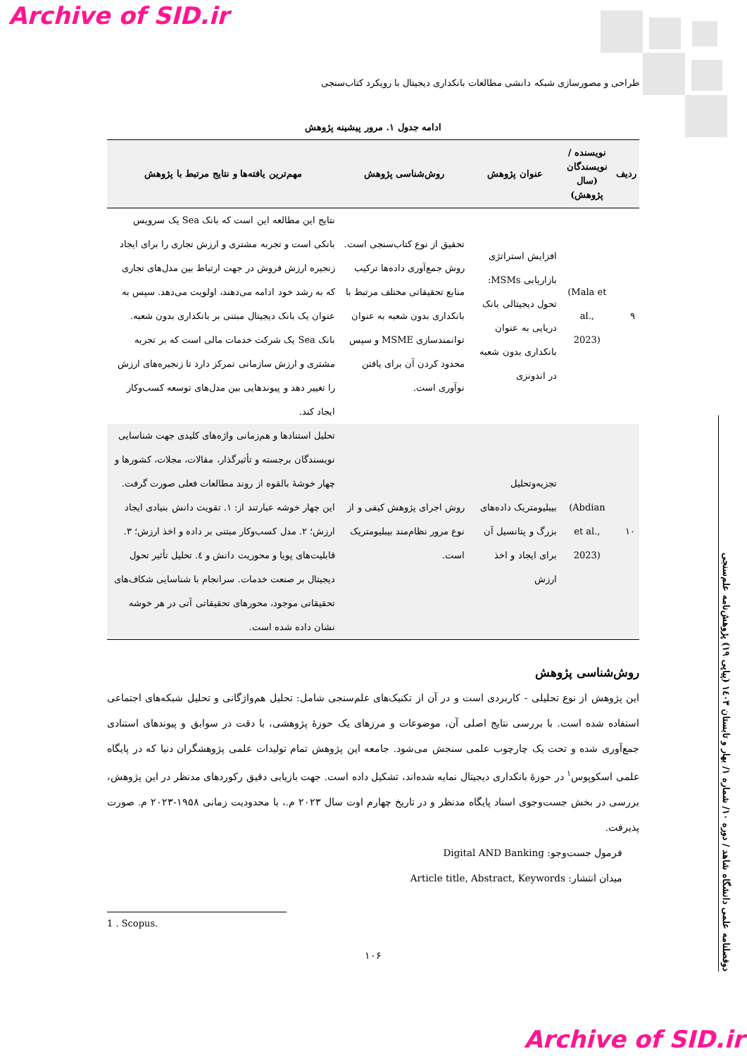Archive of SID.ir
طراحی و مصورسازی شبکه دانشی مطالعات بانکداری دیجیتال با رویکرد کتاب‌سنجی
ادامه جدول ۱. مرور پیشینه پژوهش
| ردیف | نویسنده / نویسندگان (سال پژوهش) | عنوان پژوهش | روش‌شناسی پژوهش | مهم‌ترین یافته‌ها و نتایج مرتبط با پژوهش |
| --- | --- | --- | --- | --- |
| ۹ | (Mala et al., 2023) | افزایش استراتژی بازاریابی MSMs: تحول دیجیتالی بانک دریایی به عنوان بانکداری بدون شعبه در اندونزی | تحقیق از نوع کتاب‌سنجی است. روش جمع‌آوری داده‌ها ترکیب منابع تحقیقاتی مختلف مرتبط با بانکداری بدون شعبه به عنوان توانمندسازی MSME و سپس محدود کردن آن برای یافتن نوآوری است. | نتایج این مطالعه این است که بانک Sea یک سرویس بانکی است و تجربه مشتری و ارزش تجاری را برای ایجاد زنجیره ارزش فروش در جهت ارتباط بین مدل‌های تجاری که به رشد خود ادامه می‌دهند، اولویت می‌دهد. سپس به عنوان یک بانک دیجیتال مبتنی بر بانکداری بدون شعبه. بانک Sea یک شرکت خدمات مالی است که بر تجربه مشتری و ارزش سازمانی تمرکز دارد تا زنجیره‌های ارزش را تغییر دهد و پیوندهایی بین مدل‌های توسعه کسب‌وکار ایجاد کند. |
| ۱۰ | (Abdian et al., 2023) | تجزیه‌وتحلیل بیبلیومتریک داده‌های بزرگ و پتانسیل آن برای ایجاد و اخذ ارزش | روش اجرای پژوهش کیفی و از نوع مرور نظام‌مند بیبلیومتریک است. | تحلیل استنادها و هم‌زمانی واژه‌های کلیدی جهت شناسایی نویسندگان برجسته و تأثیرگذار، مقالات، مجلات، کشورها و چهار خوشهٔ بالقوه از روند مطالعات فعلی صورت گرفت. این چهار خوشه عبارتند از: ۱. تقویت دانش بنیادی ایجاد ارزش؛ ۲. مدل کسب‌وکار مبتنی بر داده و اخذ ارزش؛ ۳. قابلیت‌های پویا و محوریت دانش و ٤. تحلیل تأثیر تحول دیجیتال بر صنعت خدمات. سرانجام با شناسایی شکاف‌های تحقیقاتی موجود، محورهای تحقیقاتی آتی در هر خوشه نشان داده شده است. |
روش‌شناسی پژوهش
این پژوهش از نوع تحلیلی - کاربردی است و در آن از تکنیک‌های علم‌سنجی شامل: تحلیل هم‌واژگانی و تحلیل شبکه‌های اجتماعی استفاده شده است. با بررسی نتایج اصلی آن، موضوعات و مرزهای یک حوزهٔ پژوهشی، با دقت در سوابق و پیوندهای استنادی جمع‌آوری شده و تحت یک چارچوب علمی سنجش می‌شود. جامعه این پژوهش تمام تولیدات علمی پژوهشگران دنیا که در پایگاه علمی اسکوپوس<sup>۱</sup> در حوزهٔ بانکداری دیجیتال نمایه شده‌اند، تشکیل داده است. جهت بازیابی دقیق رکوردهای مدنظر در این پژوهش، بررسی در بخش جست‌وجوی اسناد پایگاه مدنظر و در تاریخ چهارم اوت سال ۲۰۲۳ م.، با محدودیت زمانی ۱۹۵۸-۲۰۲۳ م. صورت پذیرفت.
فرمول جست‌وجو: Digital AND Banking
میدان انتشار: Article title, Abstract, Keywords
1 . Scopus.
۱۰۶
دوفصلنامه علمی دانشگاه شاهد / دوره ۱۰/ شماره ۱/ بهار و تابستان ۱٤۰۳ (پیاپی ۱۹) پژوهش‌نامه علم‌سنجی
Archive of SID.ir